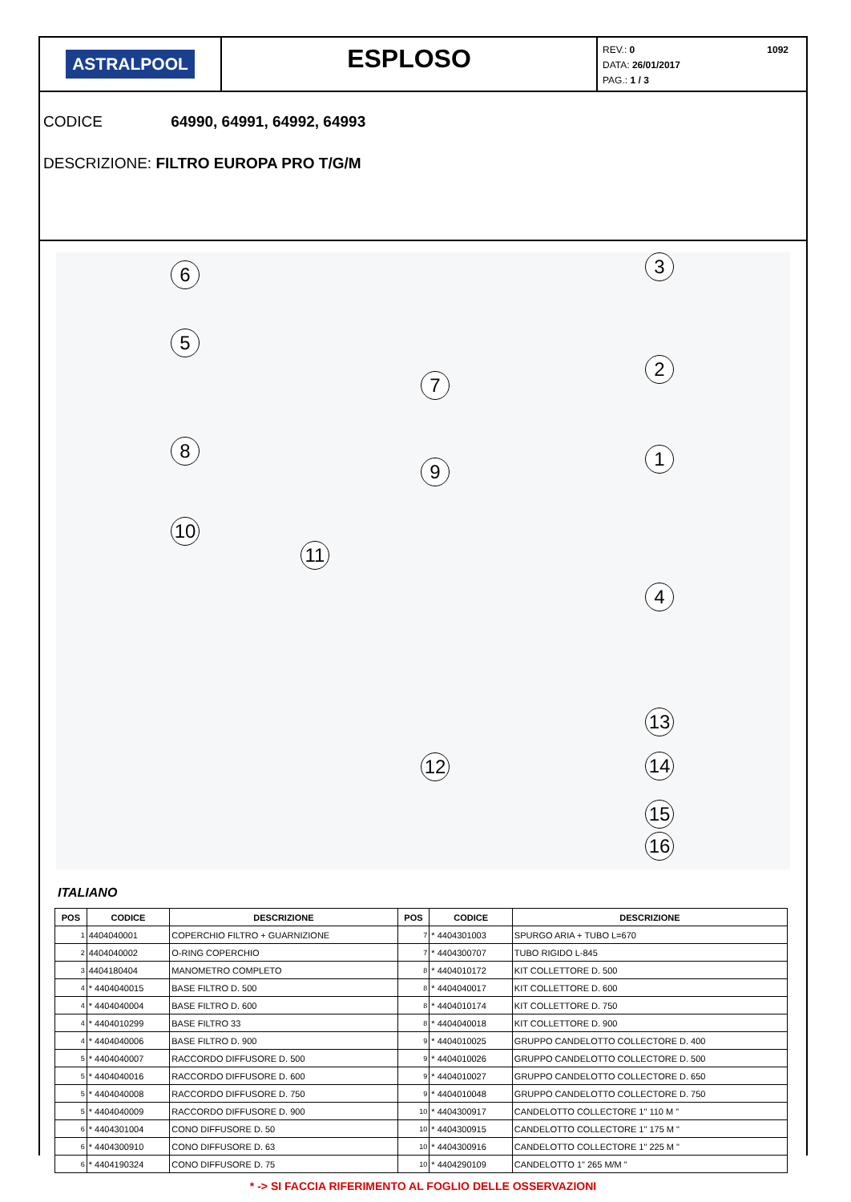ASTRALPOOL
ESPLOSO
1092 REV.: 0
DATA: 26/01/2017
PAG.: 1 / 3
CODICE 64990, 64991, 64992, 64993
DESCRIZIONE: FILTRO EUROPA PRO T/G/M
6
5
8
10
11
7
9
3
2
1
4
13
12 14
15
16
ITALIANO
| POS | CODICE | DESCRIZIONE | POS | CODICE | DESCRIZIONE |
| --- | --- | --- | --- | --- | --- |
| 1 | 4404040001 | COPERCHIO FILTRO + GUARNIZIONE | 7 | * 4404301003 | SPURGO ARIA + TUBO L=670 |
| 2 | 4404040002 | O-RING COPERCHIO | 7 | * 4404300707 | TUBO RIGIDO L-845 |
| 3 | 4404180404 | MANOMETRO COMPLETO | 8 | * 4404010172 | KIT COLLETTORE D. 500 |
| 4 | * 4404040015 | BASE FILTRO D. 500 | 8 | * 4404040017 | KIT COLLETTORE D. 600 |
| 4 | * 4404040004 | BASE FILTRO D. 600 | 8 | * 4404010174 | KIT COLLETTORE D. 750 |
| 4 | * 4404010299 | BASE FILTRO 33 | 8 | * 4404040018 | KIT COLLETTORE D. 900 |
| 4 | * 4404040006 | BASE FILTRO D. 900 | 9 | * 4404010025 | GRUPPO CANDELOTTO COLLECTORE D. 400 |
| 5 | * 4404040007 | RACCORDO DIFFUSORE D. 500 | 9 | * 4404010026 | GRUPPO CANDELOTTO COLLECTORE D. 500 |
| 5 | * 4404040016 | RACCORDO DIFFUSORE D. 600 | 9 | * 4404010027 | GRUPPO CANDELOTTO COLLECTORE D. 650 |
| 5 | * 4404040008 | RACCORDO DIFFUSORE D. 750 | 9 | * 4404010048 | GRUPPO CANDELOTTO COLLECTORE D. 750 |
| 5 | * 4404040009 | RACCORDO DIFFUSORE D. 900 | 10 | * 4404300917 | CANDELOTTO COLLECTORE 1" 110 M " |
| 6 | * 4404301004 | CONO DIFFUSORE D. 50 | 10 | * 4404300915 | CANDELOTTO COLLECTORE 1" 175 M " |
| 6 | * 4404300910 | CONO DIFFUSORE D. 63 | 10 | * 4404300916 | CANDELOTTO COLLECTORE 1" 225 M " |
| 6 | * 4404190324 | CONO DIFFUSORE D. 75 | 10 | * 4404290109 | CANDELOTTO 1" 265 M/M " |
* -> SI FACCIA RIFERIMENTO AL FOGLIO DELLE OSSERVAZIONI